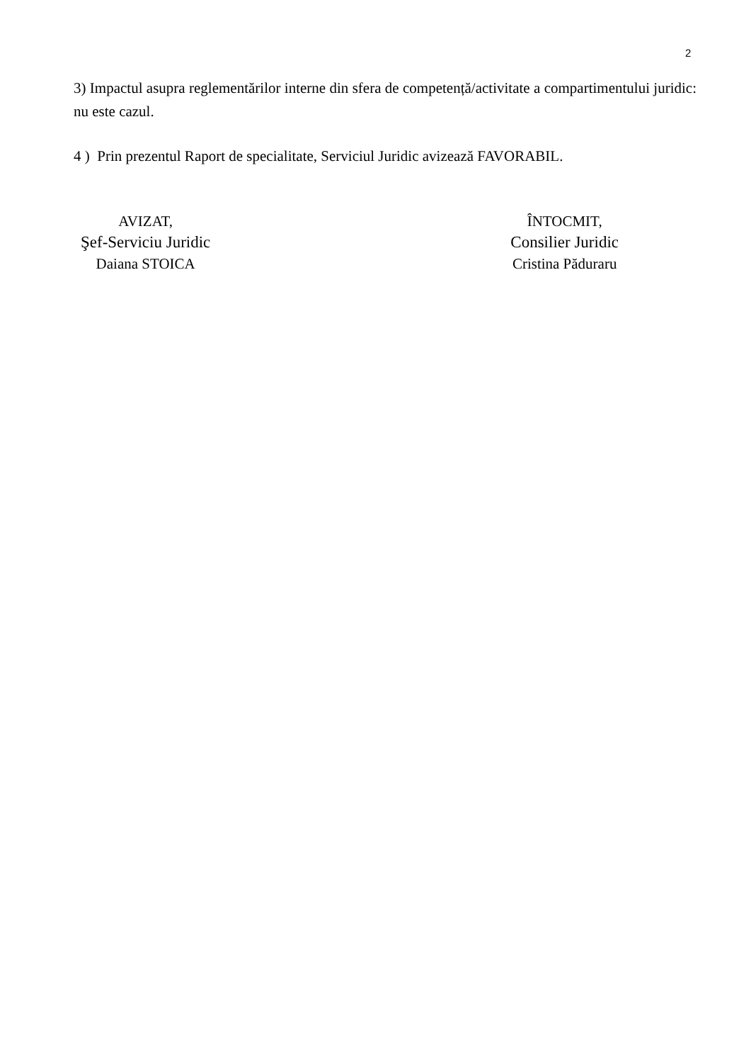2
3) Impactul asupra reglementărilor interne din sfera de competență/activitate a compartimentului juridic: nu este cazul.
4 ) Prin prezentul Raport de specialitate, Serviciul Juridic avizează FAVORABIL.
AVIZAT,
Şef-Serviciu Juridic
Daiana STOICA
ÎNTOCMIT,
Consilier Juridic
Cristina Păduraru